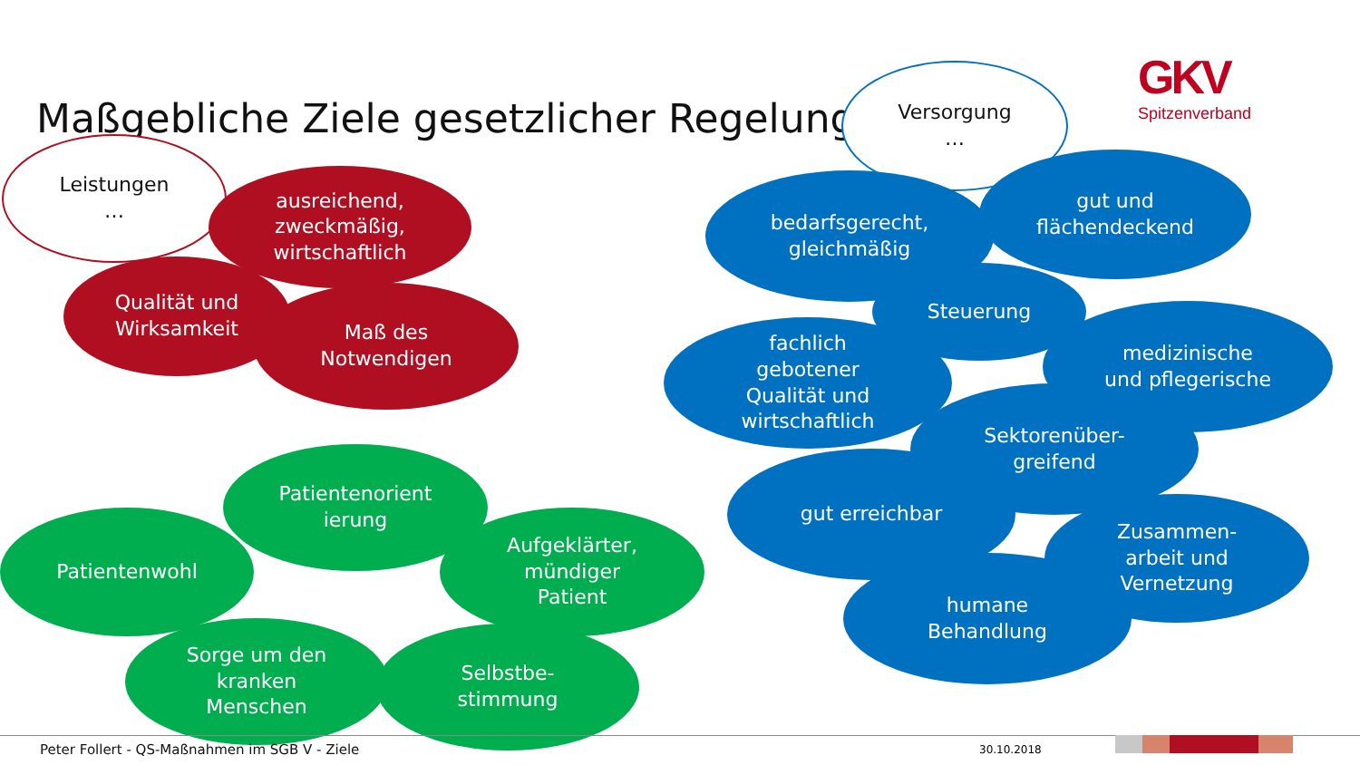Maßgebliche Ziele gesetzlicher Regelungen
GKV
Spitzenverband
Leistungen
…
ausreichend,
zweckmäßig,
wirtschaftlich
Qualität und
Wirksamkeit
Maß des
Notwendigen
Versorgung
…
bedarfsgerecht,
gleichmäßig
gut und
flächendeckend
Steuerung
fachlich
gebotener
Qualität und
wirtschaftlich
medizinische
und pflegerische
Sektorenüber-
greifend
gut erreichbar
Zusammen-
arbeit und
Vernetzung
humane
Behandlung
Patientenorient
ierung
Patientenwohl
Aufgeklärter,
mündiger
Patient
Sorge um den
kranken
Menschen
Selbstbe-
stimmung
Peter Follert - QS-Maßnahmen im SGB V - Ziele
30.10.2018